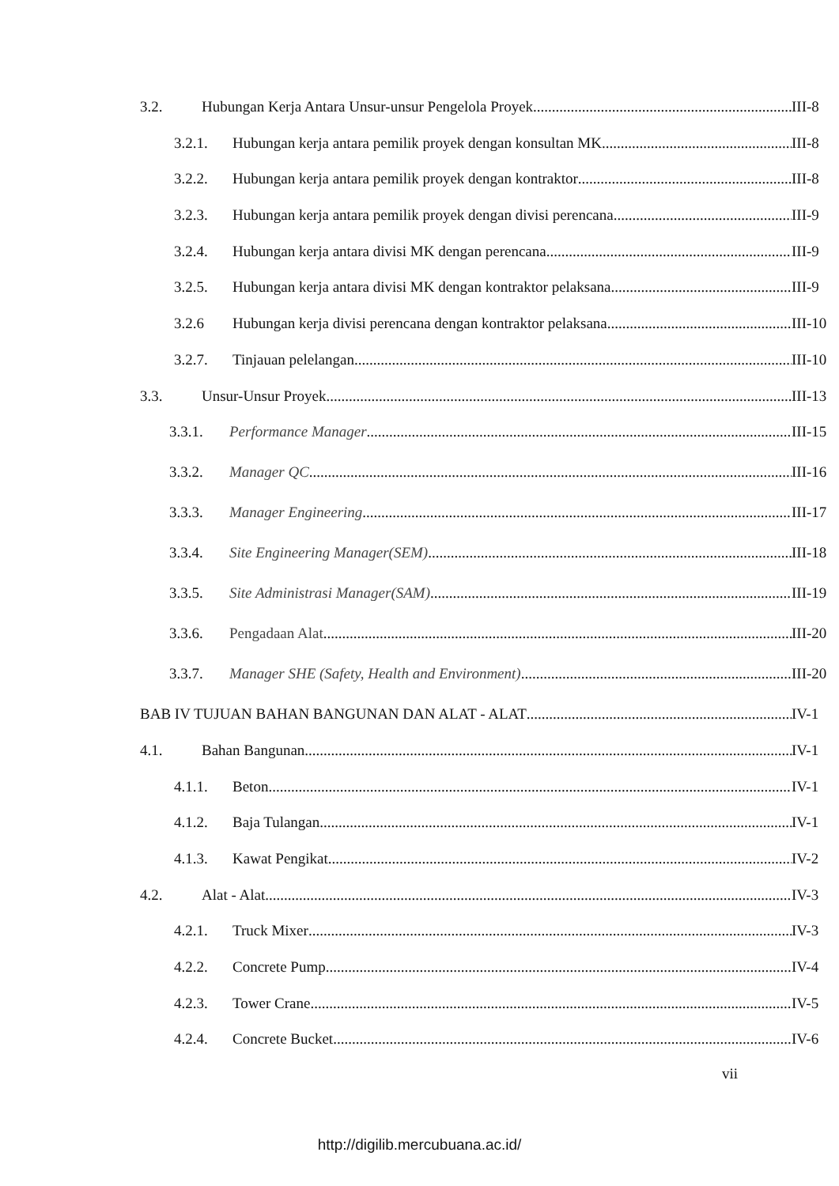3.2. Hubungan Kerja Antara Unsur-unsur Pengelola Proyek III-8
3.2.1. Hubungan kerja antara pemilik proyek dengan konsultan MK III-8
3.2.2. Hubungan kerja antara pemilik proyek dengan kontraktor III-8
3.2.3. Hubungan kerja antara pemilik proyek dengan divisi perencana III-9
3.2.4. Hubungan kerja antara divisi MK dengan perencana III-9
3.2.5. Hubungan kerja antara divisi MK dengan kontraktor pelaksana III-9
3.2.6 Hubungan kerja divisi perencana dengan kontraktor pelaksana III-10
3.2.7. Tinjauan pelelangan III-10
3.3. Unsur-Unsur Proyek III-13
3.3.1. Performance Manager III-15
3.3.2. Manager QC III-16
3.3.3. Manager Engineering III-17
3.3.4. Site Engineering Manager(SEM) III-18
3.3.5. Site Administrasi Manager(SAM) III-19
3.3.6. Pengadaan Alat III-20
3.3.7. Manager SHE (Safety, Health and Environment) III-20
BAB IV TUJUAN BAHAN BANGUNAN DAN ALAT - ALAT IV-1
4.1. Bahan Bangunan IV-1
4.1.1. Beton IV-1
4.1.2. Baja Tulangan IV-1
4.1.3. Kawat Pengikat IV-2
4.2. Alat - Alat IV-3
4.2.1. Truck Mixer IV-3
4.2.2. Concrete Pump IV-4
4.2.3. Tower Crane IV-5
4.2.4. Concrete Bucket IV-6
vii
http://digilib.mercubuana.ac.id/